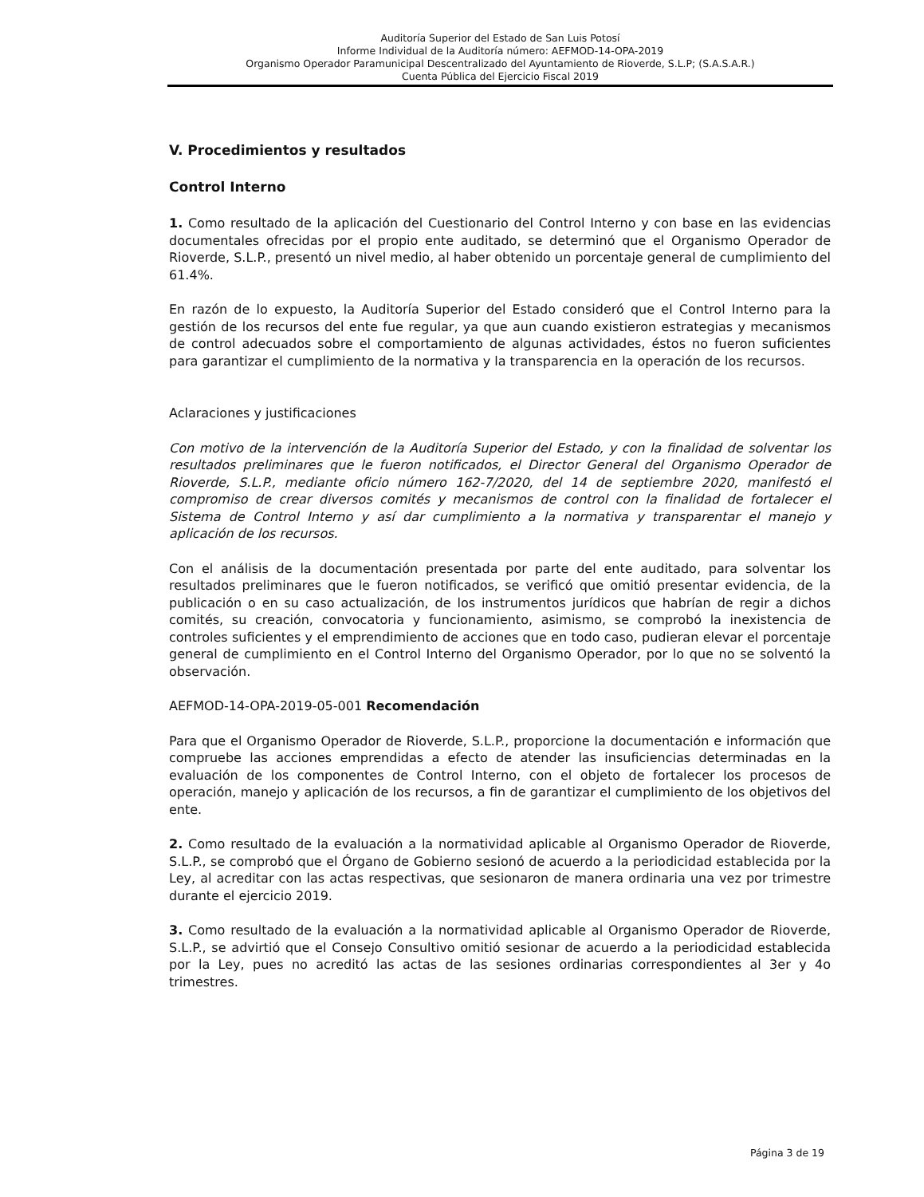Auditoría Superior del Estado de San Luis Potosí
Informe Individual de la Auditoría número: AEFMOD-14-OPA-2019
Organismo Operador Paramunicipal Descentralizado del Ayuntamiento de Rioverde, S.L.P; (S.A.S.A.R.)
Cuenta Pública del Ejercicio Fiscal 2019
V. Procedimientos y resultados
Control Interno
1. Como resultado de la aplicación del Cuestionario del Control Interno y con base en las evidencias documentales ofrecidas por el propio ente auditado, se determinó que el Organismo Operador de Rioverde, S.L.P., presentó un nivel medio, al haber obtenido un porcentaje general de cumplimiento del 61.4%.
En razón de lo expuesto, la Auditoría Superior del Estado consideró que el Control Interno para la gestión de los recursos del ente fue regular, ya que aun cuando existieron estrategias y mecanismos de control adecuados sobre el comportamiento de algunas actividades, éstos no fueron suficientes para garantizar el cumplimiento de la normativa y la transparencia en la operación de los recursos.
Aclaraciones y justificaciones
Con motivo de la intervención de la Auditoría Superior del Estado, y con la finalidad de solventar los resultados preliminares que le fueron notificados, el Director General del Organismo Operador de Rioverde, S.L.P., mediante oficio número 162-7/2020, del 14 de septiembre 2020, manifestó el compromiso de crear diversos comités y mecanismos de control con la finalidad de fortalecer el Sistema de Control Interno y así dar cumplimiento a la normativa y transparentar el manejo y aplicación de los recursos.
Con el análisis de la documentación presentada por parte del ente auditado, para solventar los resultados preliminares que le fueron notificados, se verificó que omitió presentar evidencia, de la publicación o en su caso actualización, de los instrumentos jurídicos que habrían de regir a dichos comités, su creación, convocatoria y funcionamiento, asimismo, se comprobó la inexistencia de controles suficientes y el emprendimiento de acciones que en todo caso, pudieran elevar el porcentaje general de cumplimiento en el Control Interno del Organismo Operador, por lo que no se solventó la observación.
AEFMOD-14-OPA-2019-05-001 Recomendación
Para que el Organismo Operador de Rioverde, S.L.P., proporcione la documentación e información que compruebe las acciones emprendidas a efecto de atender las insuficiencias determinadas en la evaluación de los componentes de Control Interno, con el objeto de fortalecer los procesos de operación, manejo y aplicación de los recursos, a fin de garantizar el cumplimiento de los objetivos del ente.
2. Como resultado de la evaluación a la normatividad aplicable al Organismo Operador de Rioverde, S.L.P., se comprobó que el Órgano de Gobierno sesionó de acuerdo a la periodicidad establecida por la Ley, al acreditar con las actas respectivas, que sesionaron de manera ordinaria una vez por trimestre durante el ejercicio 2019.
3. Como resultado de la evaluación a la normatividad aplicable al Organismo Operador de Rioverde, S.L.P., se advirtió que el Consejo Consultivo omitió sesionar de acuerdo a la periodicidad establecida por la Ley, pues no acreditó las actas de las sesiones ordinarias correspondientes al 3er y 4o trimestres.
Página 3 de 19